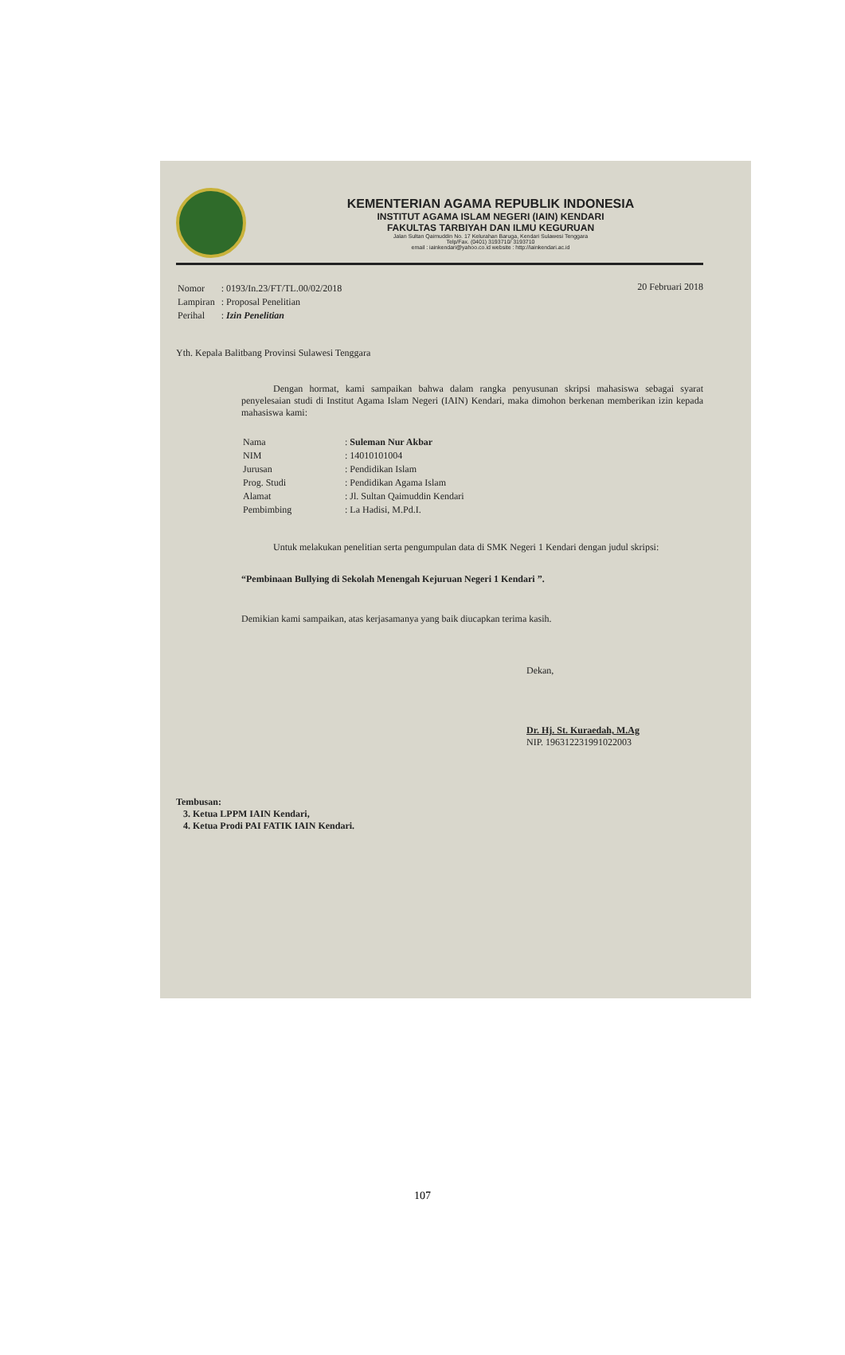KEMENTERIAN AGAMA REPUBLIK INDONESIA
INSTITUT AGAMA ISLAM NEGERI (IAIN) KENDARI
FAKULTAS TARBIYAH DAN ILMU KEGURUAN
Jalan Sultan Qaimuddin No. 17 Kelurahan Baruga, Kendari Sulawesi Tenggara
Telp/Fax. (0401) 3193710/ 3193710
email : iainkendari@yahoo.co.id website : http://iainkendari.ac.id
| Nomor | : 0193/In.23/FT/TL.00/02/2018 |
| Lampiran | : Proposal Penelitian |
| Perihal | : Izin Penelitian |
20 Februari 2018
Yth. Kepala Balitbang Provinsi Sulawesi Tenggara
Dengan hormat, kami sampaikan bahwa dalam rangka penyusunan skripsi mahasiswa sebagai syarat penyelesaian studi di Institut Agama Islam Negeri (IAIN) Kendari, maka dimohon berkenan memberikan izin kepada mahasiswa kami:
| Nama | : Suleman Nur Akbar |
| NIM | : 14010101004 |
| Jurusan | : Pendidikan Islam |
| Prog. Studi | : Pendidikan Agama Islam |
| Alamat | : Jl. Sultan Qaimuddin Kendari |
| Pembimbing | : La Hadisi, M.Pd.I. |
Untuk melakukan penelitian serta pengumpulan data di SMK Negeri 1 Kendari dengan judul skripsi:
“Pembinaan Bullying di Sekolah Menengah Kejuruan Negeri 1 Kendari ”.
Demikian kami sampaikan, atas kerjasamanya yang baik diucapkan terima kasih.
Dekan,
Dr. Hj. St. Kuraedah, M.Ag
NIP. 196312231991022003
Tembusan:
3. Ketua LPPM IAIN Kendari,
4. Ketua Prodi PAI FATIK IAIN Kendari.
107